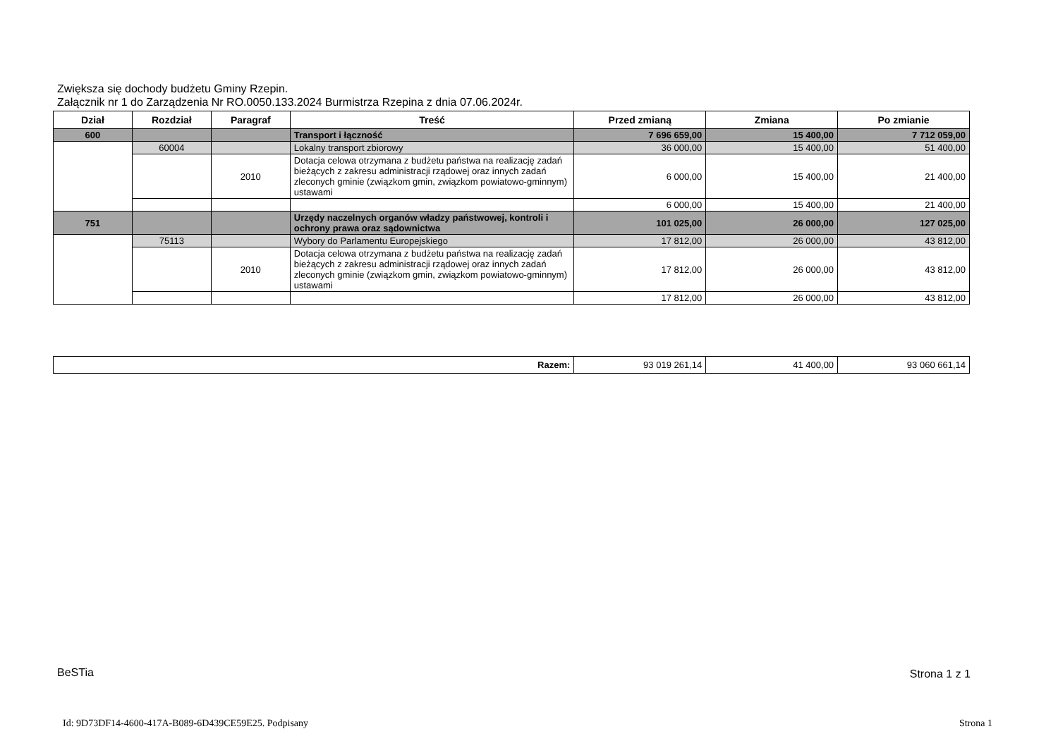Zwiększa się dochody budżetu Gminy Rzepin.
Załącznik nr 1 do Zarządzenia Nr RO.0050.133.2024 Burmistrza Rzepina z dnia 07.06.2024r.
| Dział | Rozdział | Paragraf | Treść | Przed zmianą | Zmiana | Po zmianie |
| --- | --- | --- | --- | --- | --- | --- |
| 600 | | | Transport i łączność | 7 696 659,00 | 15 400,00 | 7 712 059,00 |
| | 60004 | | Lokalny transport zbiorowy | 36 000,00 | 15 400,00 | 51 400,00 |
| | | 2010 | Dotacja celowa otrzymana z budżetu państwa na realizację zadań bieżących z zakresu administracji rządowej oraz innych zadań zleconych gminie (związkom gmin, związkom powiatowo-gminnym) ustawami | 6 000,00 | 15 400,00 | 21 400,00 |
| | | | | 6 000,00 | 15 400,00 | 21 400,00 |
| 751 | | | Urzędy naczelnych organów władzy państwowej, kontroli i ochrony prawa oraz sądownictwa | 101 025,00 | 26 000,00 | 127 025,00 |
| | 75113 | | Wybory do Parlamentu Europejskiego | 17 812,00 | 26 000,00 | 43 812,00 |
| | | 2010 | Dotacja celowa otrzymana z budżetu państwa na realizację zadań bieżących z zakresu administracji rządowej oraz innych zadań zleconych gminie (związkom gmin, związkom powiatowo-gminnym) ustawami | 17 812,00 | 26 000,00 | 43 812,00 |
| | | | | 17 812,00 | 26 000,00 | 43 812,00 |
| Razem: | 93 019 261,14 | 41 400,00 | 93 060 661,14 |
BeSTia Strona 1 z 1
Id: 9D73DF14-4600-417A-B089-6D439CE59E25. Podpisany
Strona 1